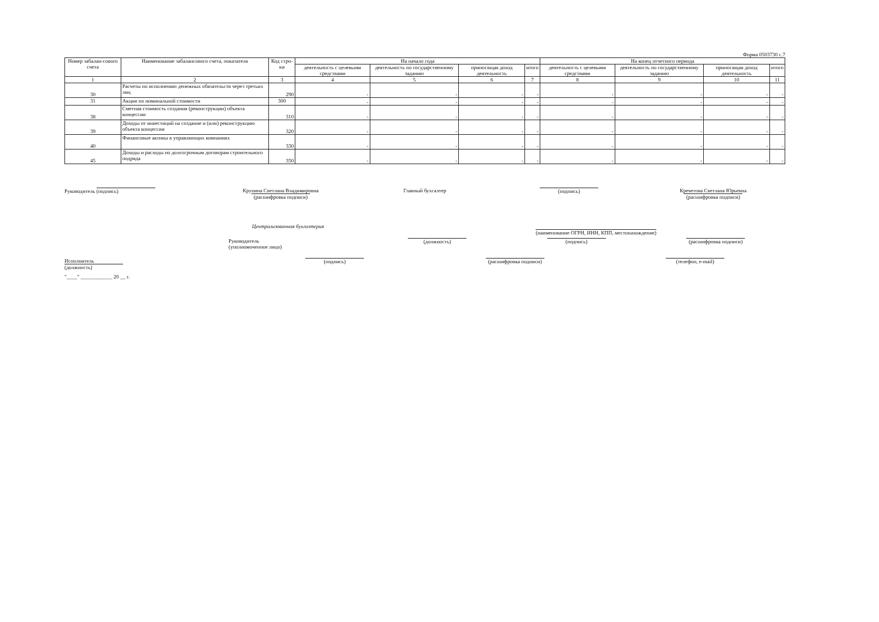Форма 0503730 с.7
| Номер забалан-сового счета | Наименование забалансового счета, показателя | Код стро-ки | На начало года | | | | На конец отчетного периода | | | |
| --- | --- | --- | --- | --- | --- | --- | --- | --- | --- | --- |
| | | | деятельность с целевыми средствами | деятельность по государственному заданию | приносящая доход деятельность | итого | деятельность с целевыми средствами | деятельность по государственному заданию | приносящая доход деятельность | итого |
| 1 | 2 | 3 | 4 | 5 | 6 | 7 | 8 | 9 | 10 | 11 |
| 30 | Расчеты по исполнению денежных обязательств через третьих лиц | 290 | - | - | - | - | - | - | - | - |
| 31 | Акции по номинальной стоимости | 300 | - | - | - | - | - | - | - | - |
| 38 | Сметная стоимость создания (реконструкции) объекта концессии | 310 | - | - | - | - | - | - | - | - |
| 39 | Доходы от инвестиций на создание и (или) реконструкцию объекта концессии | 320 | - | - | - | - | - | - | - | - |
| 40 | Финансовые активы в управляющих компаниях | 330 | - | - | - | - | - | - | - | - |
| 45 | Доходы и расходы по долгосрочным договорам строительного подряда | 350 | - | - | - | - | - | - | - | - |
Руководитель (подпись) Крупина Светлана Владимировна
(расшифровка подписи)
Главный бухгалтер (подпись) Кречетова Светлана Юрьевна
(расшифровка подписи)
Централизованная бухгалтерия
(наименование ОГРН, ИНН, КПП, местонахождение)
Руководитель
(уполномоченное лицо)
(должность) (подпись) (расшифровка подписи)
Исполнитель
(должность)
(подпись) (расшифровка подписи) (телефон, e-mail)
"____" ____________ 20 __ г.